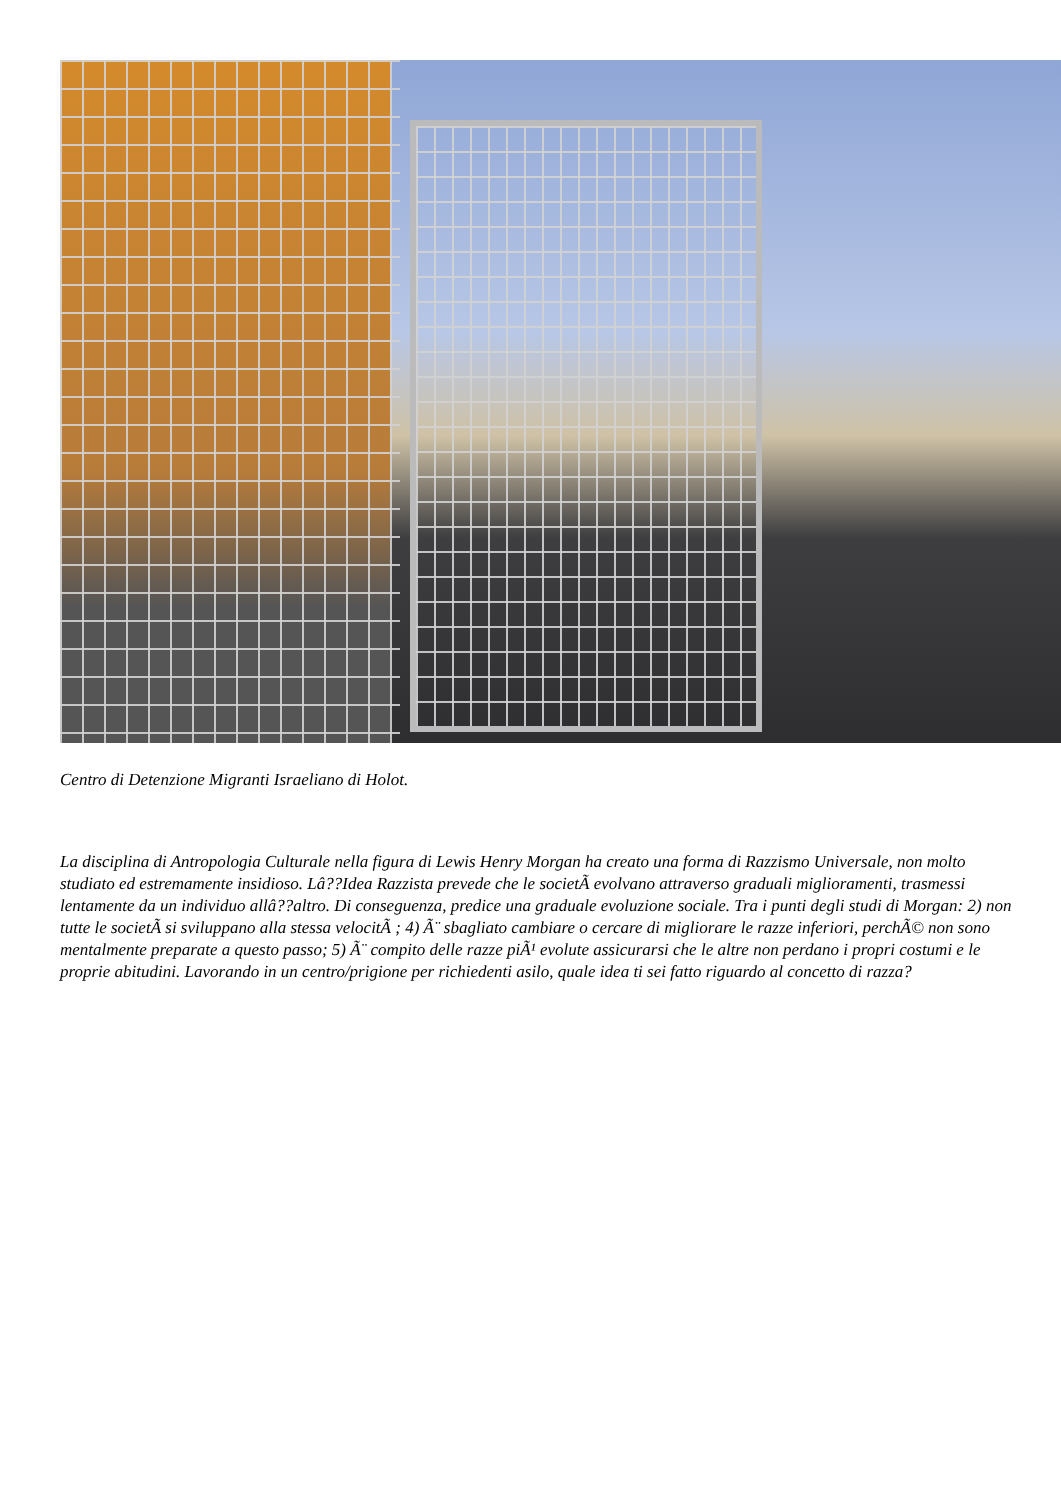Centro di Detenzione Migranti Israeliano di Holot.
La disciplina di Antropologia Culturale nella figura di Lewis Henry Morgan ha creato una forma di Razzismo Universale, non molto studiato ed estremamente insidioso. Lâ??Idea Razzista prevede che le societÃ evolvano attraverso graduali miglioramenti, trasmessi lentamente da un individuo allâ??altro. Di conseguenza, predice una graduale evoluzione sociale. Tra i punti degli studi di Morgan: 2) non tutte le societÃ si sviluppano alla stessa velocitÃ ; 4) Ã¨ sbagliato cambiare o cercare di migliorare le razze inferiori, perchÃ© non sono mentalmente preparate a questo passo; 5) Ã¨ compito delle razze piÃ¹ evolute assicurarsi che le altre non perdano i propri costumi e le proprie abitudini. Lavorando in un centro/prigione per richiedenti asilo, quale idea ti sei fatto riguardo al concetto di razza?